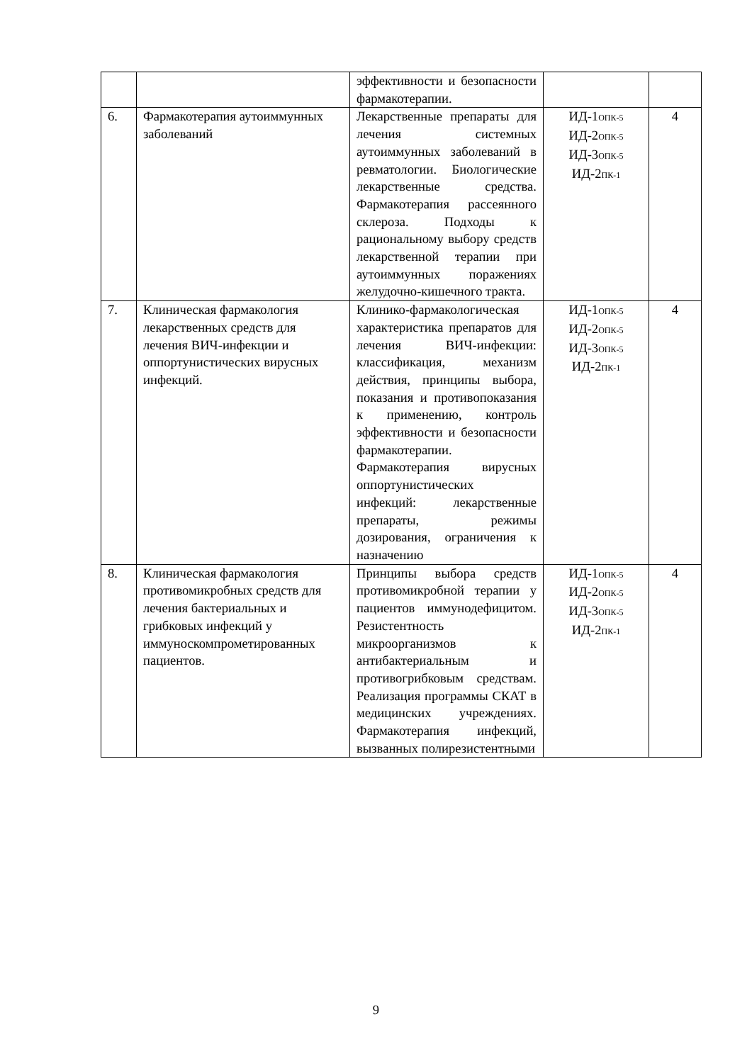| | | эффективности и безопасности фармакотерапии. | | |
| 6. | Фармакотерапия аутоиммунных заболеваний | Лекарственные препараты для лечения системных аутоиммунных заболеваний в ревматологии. Биологические лекарственные средства. Фармакотерапия рассеянного склероза. Подходы к рациональному выбору средств лекарственной терапии при аутоиммунных поражениях желудочно-кишечного тракта. | ИД-1<sub>ОПК-5</sub> ИД-2<sub>ОПК-5</sub> ИД-3<sub>ОПК-5</sub> ИД-2<sub>ПК-1</sub> | 4 |
| 7. | Клиническая фармакология лекарственных средств для лечения ВИЧ-инфекции и оппортунистических вирусных инфекций. | Клинико-фармакологическая характеристика препаратов для лечения ВИЧ-инфекции: классификация, механизм действия, принципы выбора, показания и противопоказания к применению, контроль эффективности и безопасности фармакотерапии. Фармакотерапия вирусных оппортунистических инфекций: лекарственные препараты, режимы дозирования, ограничения к назначению | ИД-1<sub>ОПК-5</sub> ИД-2<sub>ОПК-5</sub> ИД-3<sub>ОПК-5</sub> ИД-2<sub>ПК-1</sub> | 4 |
| 8. | Клиническая фармакология противомикробных средств для лечения бактериальных и грибковых инфекций у иммуноскомпрометированных пациентов. | Принципы выбора средств противомикробной терапии у пациентов иммунодефицитом. Резистентность микроорганизмов к антибактериальным и противогрибковым средствам. Реализация программы СКАТ в медицинских учреждениях. Фармакотерапия инфекций, вызванных полирезистентными | ИД-1<sub>ОПК-5</sub> ИД-2<sub>ОПК-5</sub> ИД-3<sub>ОПК-5</sub> ИД-2<sub>ПК-1</sub> | 4 |
9